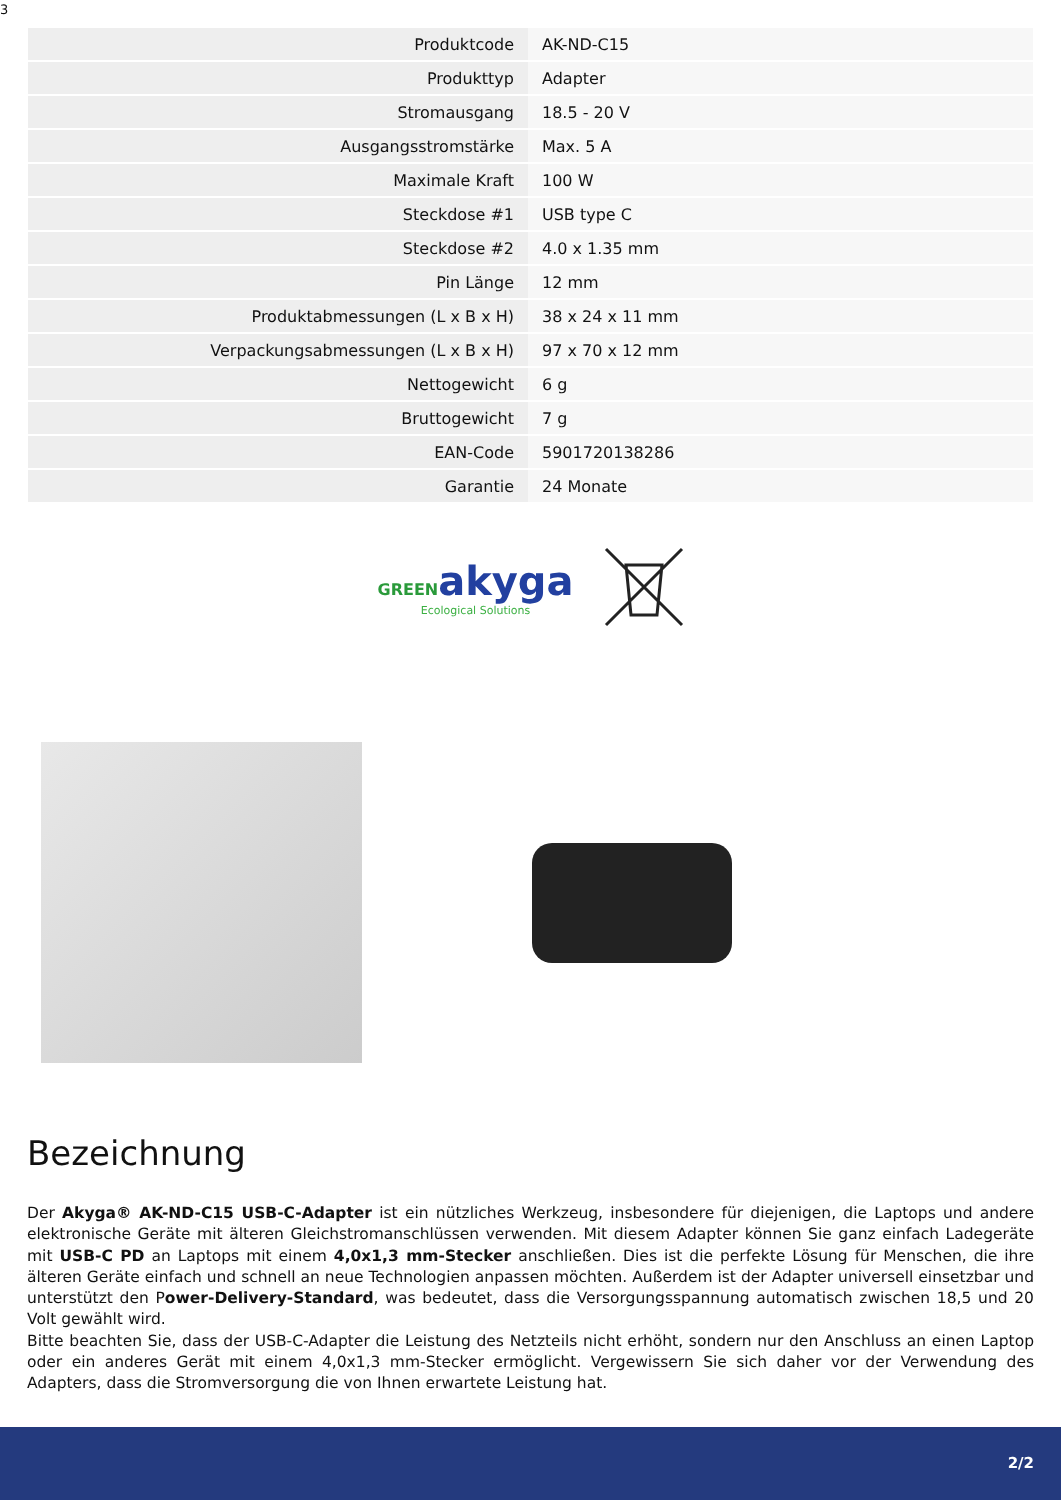3
| Produktcode | AK-ND-C15 |
| Produkttyp | Adapter |
| Stromausgang | 18.5 - 20 V |
| Ausgangsstromstärke | Max. 5 A |
| Maximale Kraft | 100 W |
| Steckdose #1 | USB type C |
| Steckdose #2 | 4.0 x 1.35 mm |
| Pin Länge | 12 mm |
| Produktabmessungen (L x B x H) | 38 x 24 x 11 mm |
| Verpackungsabmessungen (L x B x H) | 97 x 70 x 12 mm |
| Nettogewicht | 6 g |
| Bruttogewicht | 7 g |
| EAN-Code | 5901720138286 |
| Garantie | 24 Monate |
GREEN akyga
Ecological Solutions
Bezeichnung
Der Akyga® AK-ND-C15 USB-C-Adapter ist ein nützliches Werkzeug, insbesondere für diejenigen, die Laptops und andere elektronische Geräte mit älteren Gleichstromanschlüssen verwenden. Mit diesem Adapter können Sie ganz einfach Ladegeräte mit USB-C PD an Laptops mit einem 4,0x1,3 mm-Stecker anschließen. Dies ist die perfekte Lösung für Menschen, die ihre älteren Geräte einfach und schnell an neue Technologien anpassen möchten. Außerdem ist der Adapter universell einsetzbar und unterstützt den Power-Delivery-Standard, was bedeutet, dass die Versorgungsspannung automatisch zwischen 18,5 und 20 Volt gewählt wird.
Bitte beachten Sie, dass der USB-C-Adapter die Leistung des Netzteils nicht erhöht, sondern nur den Anschluss an einen Laptop oder ein anderes Gerät mit einem 4,0x1,3 mm-Stecker ermöglicht. Vergewissern Sie sich daher vor der Verwendung des Adapters, dass die Stromversorgung die von Ihnen erwartete Leistung hat.
2/2